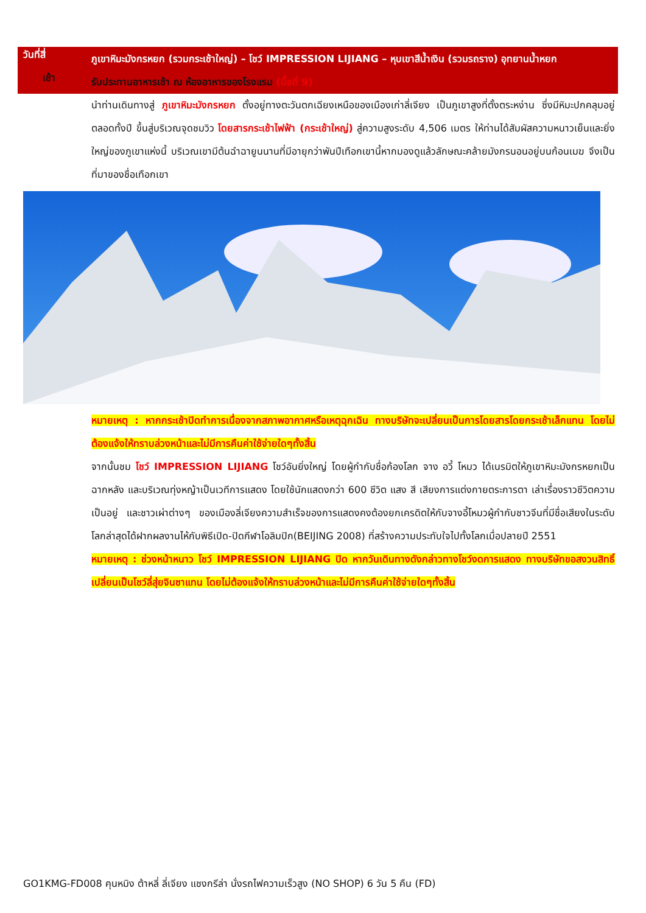วันที่สี่
ภูเขาหิมะมังกรหยก (รวมกระเช้าใหญ่) – โชว์ IMPRESSION LIJIANG – หุบเขาสีน้ำเงิน (รวมรถราง) อุทยานน้ำหยก
เช้า
รับประทานอาหารเช้า ณ ห้องอาหารของโรงแรม (มื้อที่ 9)
นำท่านเดินทางสู่ ภูเขาหิมะมังกรหยก ตั้งอยู่ทางตะวันตกเฉียงเหนือของเมืองเก่าลี่เจียง เป็นภูเขาสูงที่ตั้งตระหง่าน ซึ่งมีหิมะปกคลุมอยู่ตลอดทั้งปี ขึ้นสู่บริเวณจุดชมวิว โดยสารกระเช้าไฟฟ้า (กระเช้าใหญ่) สู่ความสูงระดับ 4,506 เมตร ให้ท่านได้สัมผัสความหนาวเย็นและยิ่งใหญ่ของภูเขาแห่งนี้ บริเวณเขามีต้นฉำฉายูนนานที่มีอายุกว่าพันปีเทือกเขานี้หากมองดูแล้วลักษณะคล้ายมังกรนอนอยู่บนก้อนเมฆ จึงเป็นที่มาของชื่อเทือกเขา
หมายเหตุ : หากกระเช้าปิดทำการเนื่องจากสภาพอากาศหรือเหตุฉุกเฉิน ทางบริษัทจะเปลี่ยนเป็นการโดยสารโดยกระเช้าเล็กแทน โดยไม่ต้องแจ้งให้ทราบล่วงหน้าและไม่มีการคืนค่าใช้จ่ายใดๆทั้งสิ้น
จากนั้นชม โชว์ IMPRESSION LIJIANG โชว์อันยิ่งใหญ่ โดยผู้กำกับชื่อก้องโลก จาง อวี้ โหมว ได้เนรมิตให้ภูเขาหิมะมังกรหยกเป็นฉากหลัง และบริเวณทุ่งหญ้าเป็นเวทีการแสดง โดยใช้นักแสดงกว่า 600 ชีวิต แสง สี เสียงการแต่งกายตระการตา เล่าเรื่องราวชีวิตความเป็นอยู่ และชาวเผ่าต่างๆ ของเมืองลี่เจียงความสำเร็จของการแสดงคงต้องยกเครดิตให้กับจางอี้โหมวผู้กำกับชาวจีนที่มีชื่อเสียงในระดับโลกล่าสุดได้ฝากผลงานไห้กับพิธีเปิด-ปิดกีฬาโอลิมปิก(BEIJING 2008) ที่สร้างความประทับใจไปทั้งโลกเมื่อปลายปี 2551
หมายเหตุ : ช่วงหน้าหนาว โชว์ IMPRESSION LIJIANG ปิด หากวันเดินทางดังกล่าวทางโชว์งดการแสดง ทางบริษัทขอสงวนสิทธิ์เปลี่ยนเป็นโชว์ลี่สุ่ยจินซาแทน โดยไม่ต้องแจ้งให้ทราบล่วงหน้าและไม่มีการคืนค่าใช้จ่ายใดๆทั้งสิ้น
GO1KMG-FD008 คุนหมิง ต้าหลี่ ลี่เจียง แชงกรีล่า นั่งรถไฟความเร็วสูง (NO SHOP) 6 วัน 5 คืน (FD)